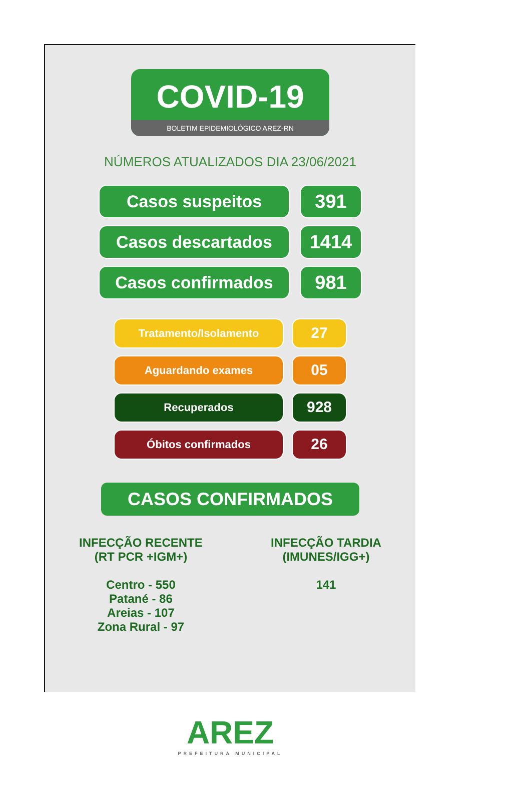COVID-19
BOLETIM EPIDEMIOLÓGICO AREZ-RN
NÚMEROS ATUALIZADOS DIA 23/06/2021
Casos suspeitos 391
Casos descartados 1414
Casos confirmados 981
Tratamento/Isolamento
27
Aguardando exames
05
Recuperados
928
Óbitos confirmados
26
CASOS CONFIRMADOS
INFECÇÃO RECENTE
(RT PCR +IGM+)
Centro - 550
Patané - 86
Areias - 107
Zona Rural - 97
INFECÇÃO TARDIA
(IMUNES/IGG+)
141
AREZ
PREFEITURA MUNICIPAL